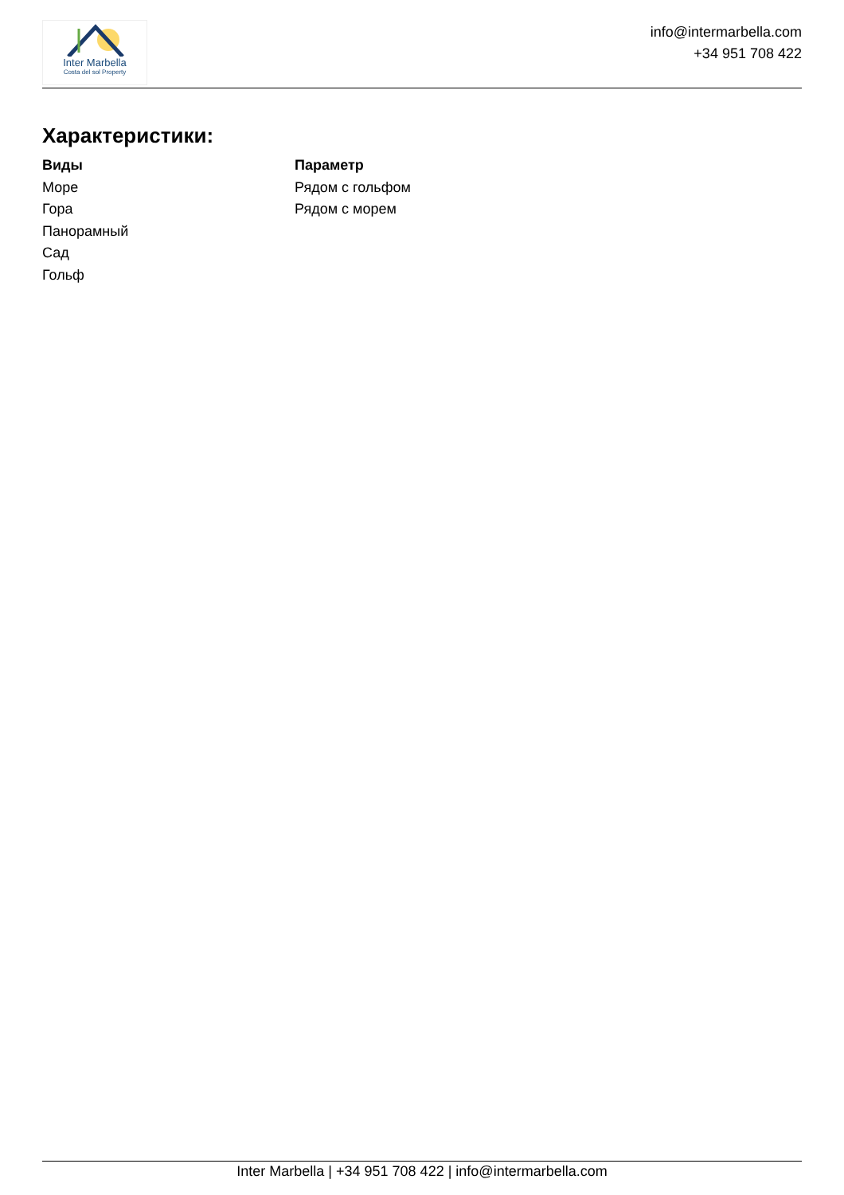Inter Marbella
Costa del sol Property
info@intermarbella.com
+34 951 708 422
Характеристики:
Виды
Море
Гора
Панорамный
Сад
Гольф
Параметр
Рядом с гольфом
Рядом с морем
Inter Marbella | +34 951 708 422 | info@intermarbella.com